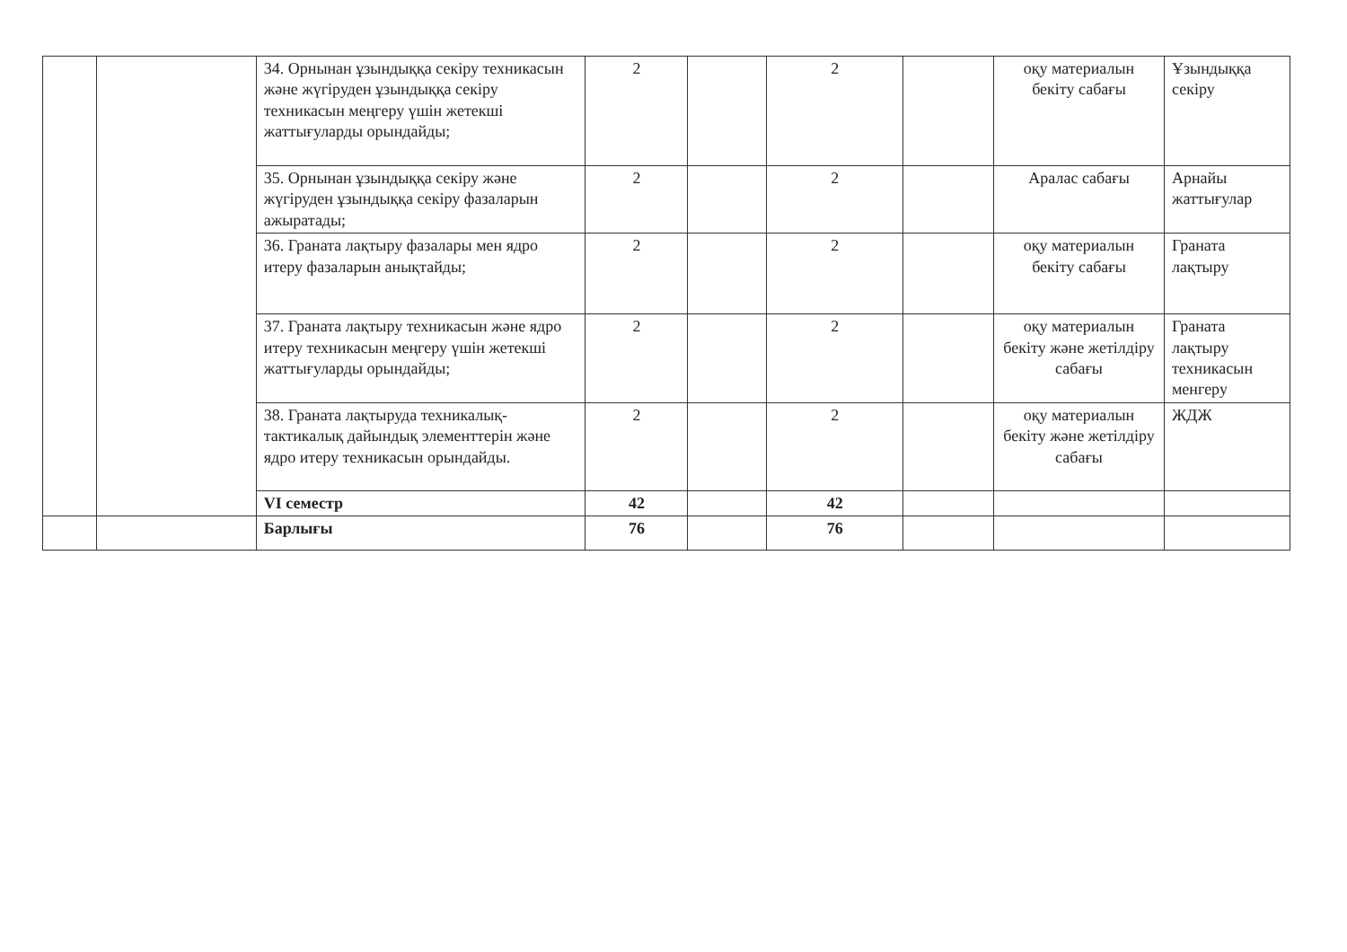| | | 34. Орнынан ұзындыққа секіру техникасын және жүгіруден ұзындыққа секіру техникасын меңгеру үшін жетекші жаттығуларды орындайды; | 2 | | 2 | | оқу материалын бекіту сабағы | Ұзындыққа секіру |
| | | 35. Орнынан ұзындыққа секіру және жүгіруден ұзындыққа секіру фазаларын ажыратады; | 2 | | 2 | | Аралас сабағы | Арнайы жаттығулар |
| | | 36. Граната лақтыру фазалары мен ядро итеру фазаларын анықтайды; | 2 | | 2 | | оқу материалын бекіту сабағы | Граната лақтыру |
| | | 37. Граната лақтыру техникасын және ядро итеру техникасын меңгеру үшін жетекші жаттығуларды орындайды; | 2 | | 2 | | оқу материалын бекіту және жетілдіру сабағы | Граната лақтыру техникасын менгеру |
| | | 38. Граната лақтыруда техникалық-тактикалық дайындық элементтерін және ядро итеру техникасын орындайды. | 2 | | 2 | | оқу материалын бекіту және жетілдіру сабағы | ЖДЖ |
| | | VI семестр | 42 | | 42 | | | |
| | | Барлығы | 76 | | 76 | | | |